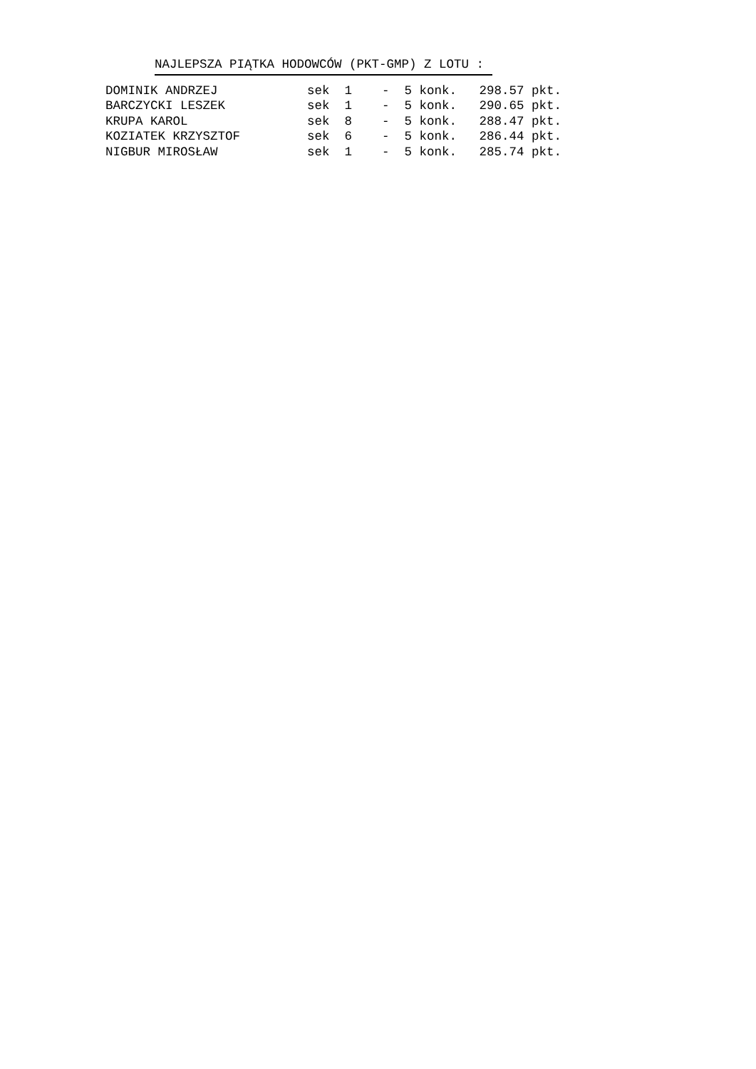NAJLEPSZA PIĄTKA HODOWCÓW (PKT-GMP) Z LOTU :
| DOMINIK ANDRZEJ | sek 1 - 5 konk. 298.57 pkt. |
| BARCZYCKI LESZEK | sek 1 - 5 konk. 290.65 pkt. |
| KRUPA KAROL | sek 8 - 5 konk. 288.47 pkt. |
| KOZIATEK KRZYSZTOF | sek 6 - 5 konk. 286.44 pkt. |
| NIGBUR MIROSŁAW | sek 1 - 5 konk. 285.74 pkt. |